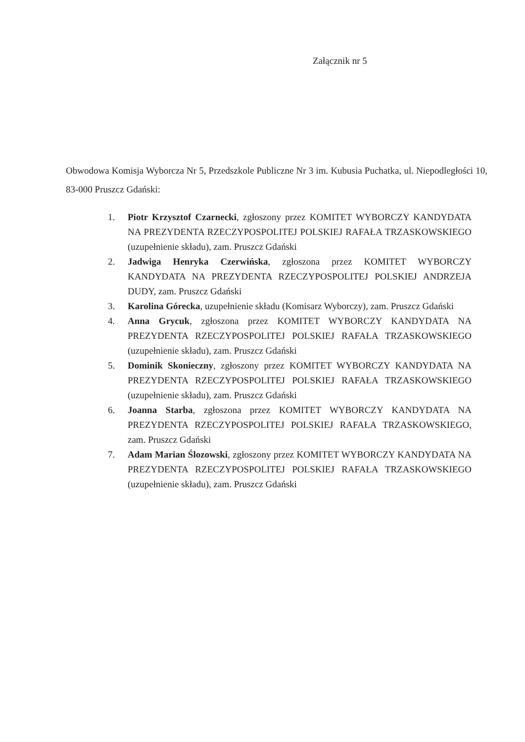Załącznik nr 5
Obwodowa Komisja Wyborcza Nr 5, Przedszkole Publiczne Nr 3 im. Kubusia Puchatka, ul. Niepodległości 10, 83-000 Pruszcz Gdański:
1. Piotr Krzysztof Czarnecki, zgłoszony przez KOMITET WYBORCZY KANDYDATA NA PREZYDENTA RZECZYPOSPOLITEJ POLSKIEJ RAFAŁA TRZASKOWSKIEGO (uzupełnienie składu), zam. Pruszcz Gdański
2. Jadwiga Henryka Czerwińska, zgłoszona przez KOMITET WYBORCZY KANDYDATA NA PREZYDENTA RZECZYPOSPOLITEJ POLSKIEJ ANDRZEJA DUDY, zam. Pruszcz Gdański
3. Karolina Górecka, uzupełnienie składu (Komisarz Wyborczy), zam. Pruszcz Gdański
4. Anna Grycuk, zgłoszona przez KOMITET WYBORCZY KANDYDATA NA PREZYDENTA RZECZYPOSPOLITEJ POLSKIEJ RAFAŁA TRZASKOWSKIEGO (uzupełnienie składu), zam. Pruszcz Gdański
5. Dominik Skonieczny, zgłoszony przez KOMITET WYBORCZY KANDYDATA NA PREZYDENTA RZECZYPOSPOLITEJ POLSKIEJ RAFAŁA TRZASKOWSKIEGO (uzupełnienie składu), zam. Pruszcz Gdański
6. Joanna Starba, zgłoszona przez KOMITET WYBORCZY KANDYDATA NA PREZYDENTA RZECZYPOSPOLITEJ POLSKIEJ RAFAŁA TRZASKOWSKIEGO, zam. Pruszcz Gdański
7. Adam Marian Ślozowski, zgłoszony przez KOMITET WYBORCZY KANDYDATA NA PREZYDENTA RZECZYPOSPOLITEJ POLSKIEJ RAFAŁA TRZASKOWSKIEGO (uzupełnienie składu), zam. Pruszcz Gdański